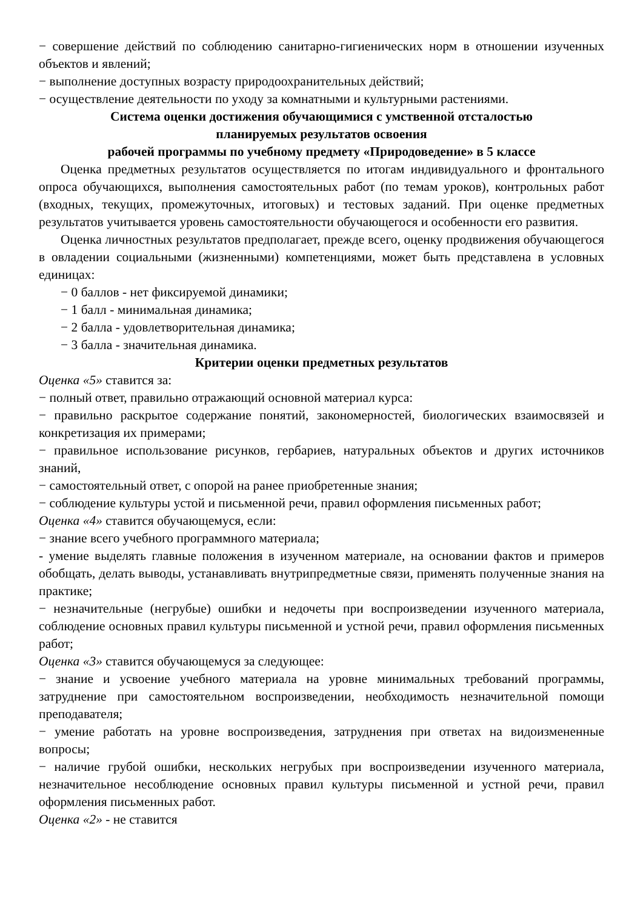− совершение действий по соблюдению санитарно-гигиенических норм в отношении изученных объектов и явлений;
− выполнение доступных возрасту природоохранительных действий;
− осуществление деятельности по уходу за комнатными и культурными растениями.
Система оценки достижения обучающимися с умственной отсталостью
планируемых результатов освоения
рабочей программы по учебному предмету «Природоведение» в 5 классе
Оценка предметных результатов осуществляется по итогам индивидуального и фронтального опроса обучающихся, выполнения самостоятельных работ (по темам уроков), контрольных работ (входных, текущих, промежуточных, итоговых) и тестовых заданий. При оценке предметных результатов учитывается уровень самостоятельности обучающегося и особенности его развития.
Оценка личностных результатов предполагает, прежде всего, оценку продвижения обучающегося в овладении социальными (жизненными) компетенциями, может быть представлена в условных единицах:
− 0 баллов - нет фиксируемой динамики;
− 1 балл - минимальная динамика;
− 2 балла - удовлетворительная динамика;
− 3 балла - значительная динамика.
Критерии оценки предметных результатов
Оценка «5» ставится за:
− полный ответ, правильно отражающий основной материал курса:
− правильно раскрытое содержание понятий, закономерностей, биологических взаимосвязей и конкретизация их примерами;
− правильное использование рисунков, гербариев, натуральных объектов и других источников знаний,
− самостоятельный ответ, с опорой на ранее приобретенные знания;
− соблюдение культуры устой и письменной речи, правил оформления письменных работ;
Оценка «4» ставится обучающемуся, если:
− знание всего учебного программного материала;
- умение выделять главные положения в изученном материале, на основании фактов и примеров обобщать, делать выводы, устанавливать внутрипредметные связи, применять полученные знания на практике;
− незначительные (негрубые) ошибки и недочеты при воспроизведении изученного материала, соблюдение основных правил культуры письменной и устной речи, правил оформления письменных работ;
Оценка «3» ставится обучающемуся за следующее:
− знание и усвоение учебного материала на уровне минимальных требований программы, затруднение при самостоятельном воспроизведении, необходимость незначительной помощи преподавателя;
− умение работать на уровне воспроизведения, затруднения при ответах на видоизмененные вопросы;
− наличие грубой ошибки, нескольких негрубых при воспроизведении изученного материала, незначительное несоблюдение основных правил культуры письменной и устной речи, правил оформления письменных работ.
Оценка «2» - не ставится